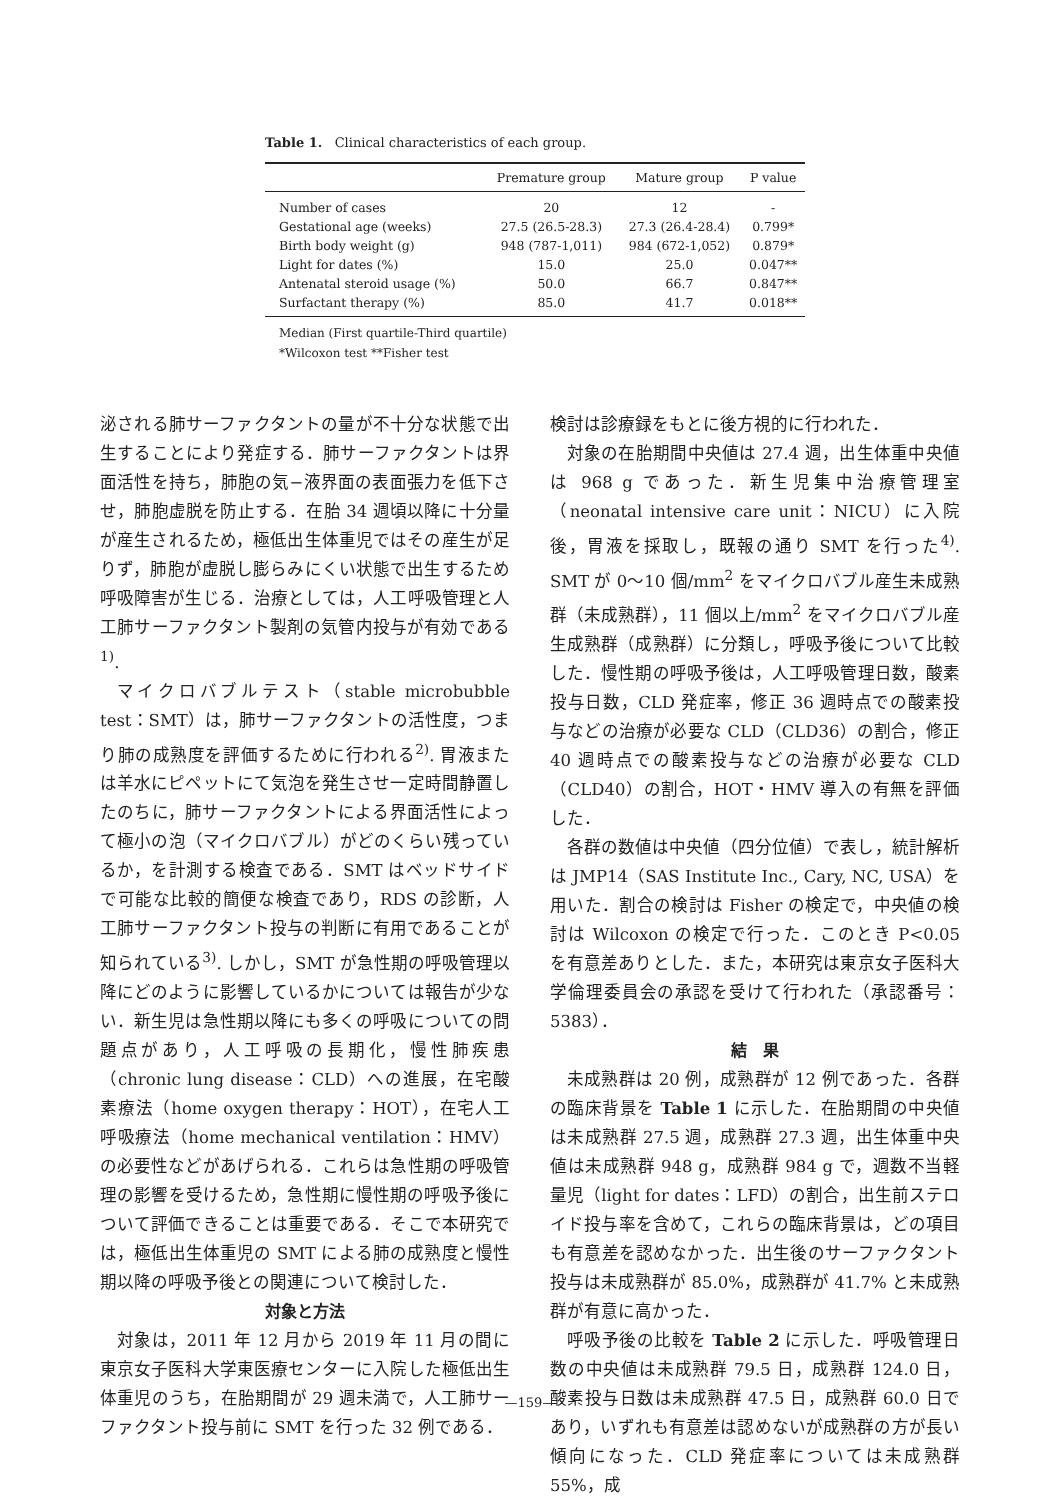Table 1. Clinical characteristics of each group.
| | Premature group | Mature group | P value |
| --- | --- | --- | --- |
| Number of cases | 20 | 12 | - |
| Gestational age (weeks) | 27.5 (26.5-28.3) | 27.3 (26.4-28.4) | 0.799* |
| Birth body weight (g) | 948 (787-1,011) | 984 (672-1,052) | 0.879* |
| Light for dates (%) | 15.0 | 25.0 | 0.047** |
| Antenatal steroid usage (%) | 50.0 | 66.7 | 0.847** |
| Surfactant therapy (%) | 85.0 | 41.7 | 0.018** |
Median (First quartile-Third quartile)
*Wilcoxon test **Fisher test
泌される肺サーファクタントの量が不十分な状態で出生することにより発症する．肺サーファクタントは界面活性を持ち，肺胞の気−液界面の表面張力を低下させ，肺胞虚脱を防止する．在胎 34 週頃以降に十分量が産生されるため，極低出生体重児ではその産生が足りず，肺胞が虚脱し膨らみにくい状態で出生するため呼吸障害が生じる．治療としては，人工呼吸管理と人工肺サーファクタント製剤の気管内投与が有効である<sup>1)</sup>.
マイクロバブルテスト（stable microbubble test：SMT）は，肺サーファクタントの活性度，つまり肺の成熟度を評価するために行われる<sup>2)</sup>. 胃液または羊水にピペットにて気泡を発生させ一定時間静置したのちに，肺サーファクタントによる界面活性によって極小の泡（マイクロバブル）がどのくらい残っているか，を計測する検査である．SMT はベッドサイドで可能な比較的簡便な検査であり，RDS の診断，人工肺サーファクタント投与の判断に有用であることが知られている<sup>3)</sup>. しかし，SMT が急性期の呼吸管理以降にどのように影響しているかについては報告が少ない．新生児は急性期以降にも多くの呼吸についての問題点があり，人工呼吸の長期化，慢性肺疾患（chronic lung disease：CLD）への進展，在宅酸素療法（home oxygen therapy：HOT），在宅人工呼吸療法（home mechanical ventilation：HMV）の必要性などがあげられる．これらは急性期の呼吸管理の影響を受けるため，急性期に慢性期の呼吸予後について評価できることは重要である．そこで本研究では，極低出生体重児の SMT による肺の成熟度と慢性期以降の呼吸予後との関連について検討した．
対象と方法
対象は，2011 年 12 月から 2019 年 11 月の間に東京女子医科大学東医療センターに入院した極低出生体重児のうち，在胎期間が 29 週未満で，人工肺サーファクタント投与前に SMT を行った 32 例である．
検討は診療録をもとに後方視的に行われた．
対象の在胎期間中央値は 27.4 週，出生体重中央値は 968 g であった．新生児集中治療管理室（neonatal intensive care unit：NICU）に入院後，胃液を採取し，既報の通り SMT を行った<sup>4)</sup>. SMT が 0〜10 個/mm<sup>2</sup> をマイクロバブル産生未成熟群（未成熟群），11 個以上/mm<sup>2</sup> をマイクロバブル産生成熟群（成熟群）に分類し，呼吸予後について比較した．慢性期の呼吸予後は，人工呼吸管理日数，酸素投与日数，CLD 発症率，修正 36 週時点での酸素投与などの治療が必要な CLD（CLD36）の割合，修正 40 週時点での酸素投与などの治療が必要な CLD（CLD40）の割合，HOT・HMV 導入の有無を評価した．
各群の数値は中央値（四分位値）で表し，統計解析は JMP14（SAS Institute Inc., Cary, NC, USA）を用いた．割合の検討は Fisher の検定で，中央値の検討は Wilcoxon の検定で行った．このとき P<0.05 を有意差ありとした．また，本研究は東京女子医科大学倫理委員会の承認を受けて行われた（承認番号：5383）．
結　果
未成熟群は 20 例，成熟群が 12 例であった．各群の臨床背景を Table 1 に示した．在胎期間の中央値は未成熟群 27.5 週，成熟群 27.3 週，出生体重中央値は未成熟群 948 g，成熟群 984 g で，週数不当軽量児（light for dates：LFD）の割合，出生前ステロイド投与率を含めて，これらの臨床背景は，どの項目も有意差を認めなかった．出生後のサーファクタント投与は未成熟群が 85.0%，成熟群が 41.7% と未成熟群が有意に高かった．
呼吸予後の比較を Table 2 に示した．呼吸管理日数の中央値は未成熟群 79.5 日，成熟群 124.0 日，酸素投与日数は未成熟群 47.5 日，成熟群 60.0 日であり，いずれも有意差は認めないが成熟群の方が長い傾向になった．CLD 発症率については未成熟群 55%，成
—159—